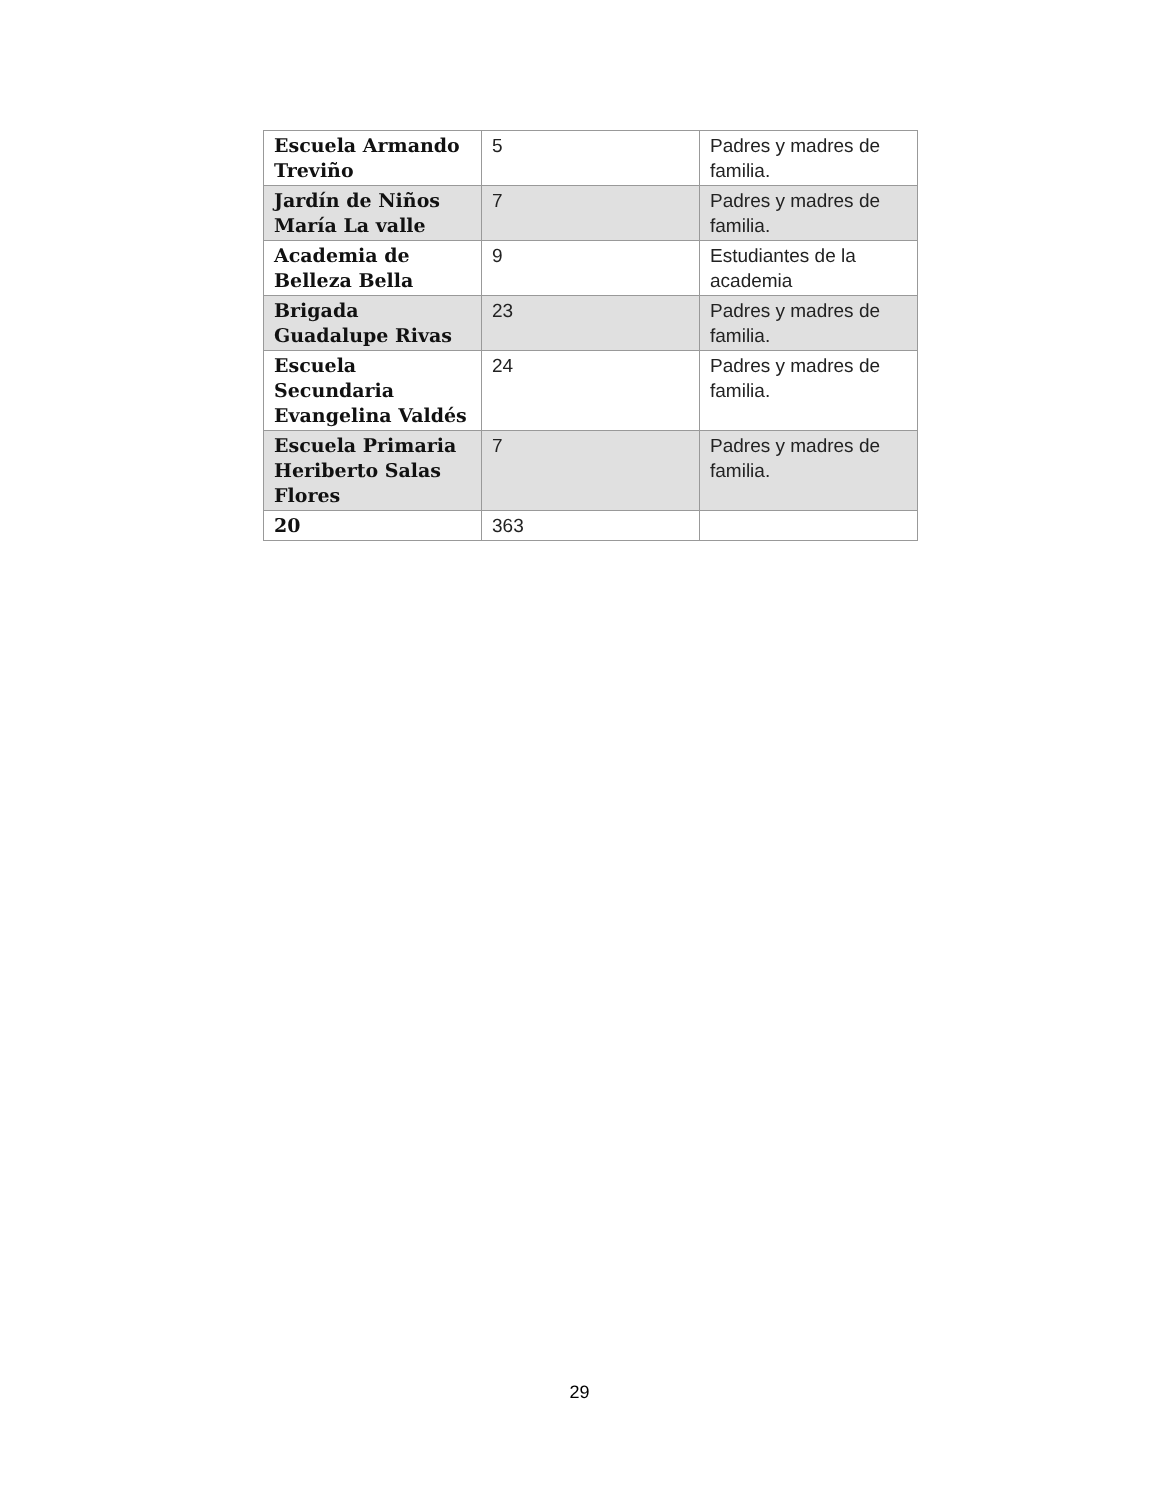| Escuela Armando Treviño | 5 | Padres y madres de familia. |
| Jardín de Niños María La valle | 7 | Padres y madres de familia. |
| Academia de Belleza Bella | 9 | Estudiantes de la academia |
| Brigada Guadalupe Rivas | 23 | Padres y madres de familia. |
| Escuela Secundaria Evangelina Valdés | 24 | Padres y madres de familia. |
| Escuela Primaria Heriberto Salas Flores | 7 | Padres y madres de familia. |
| 20 | 363 | |
29